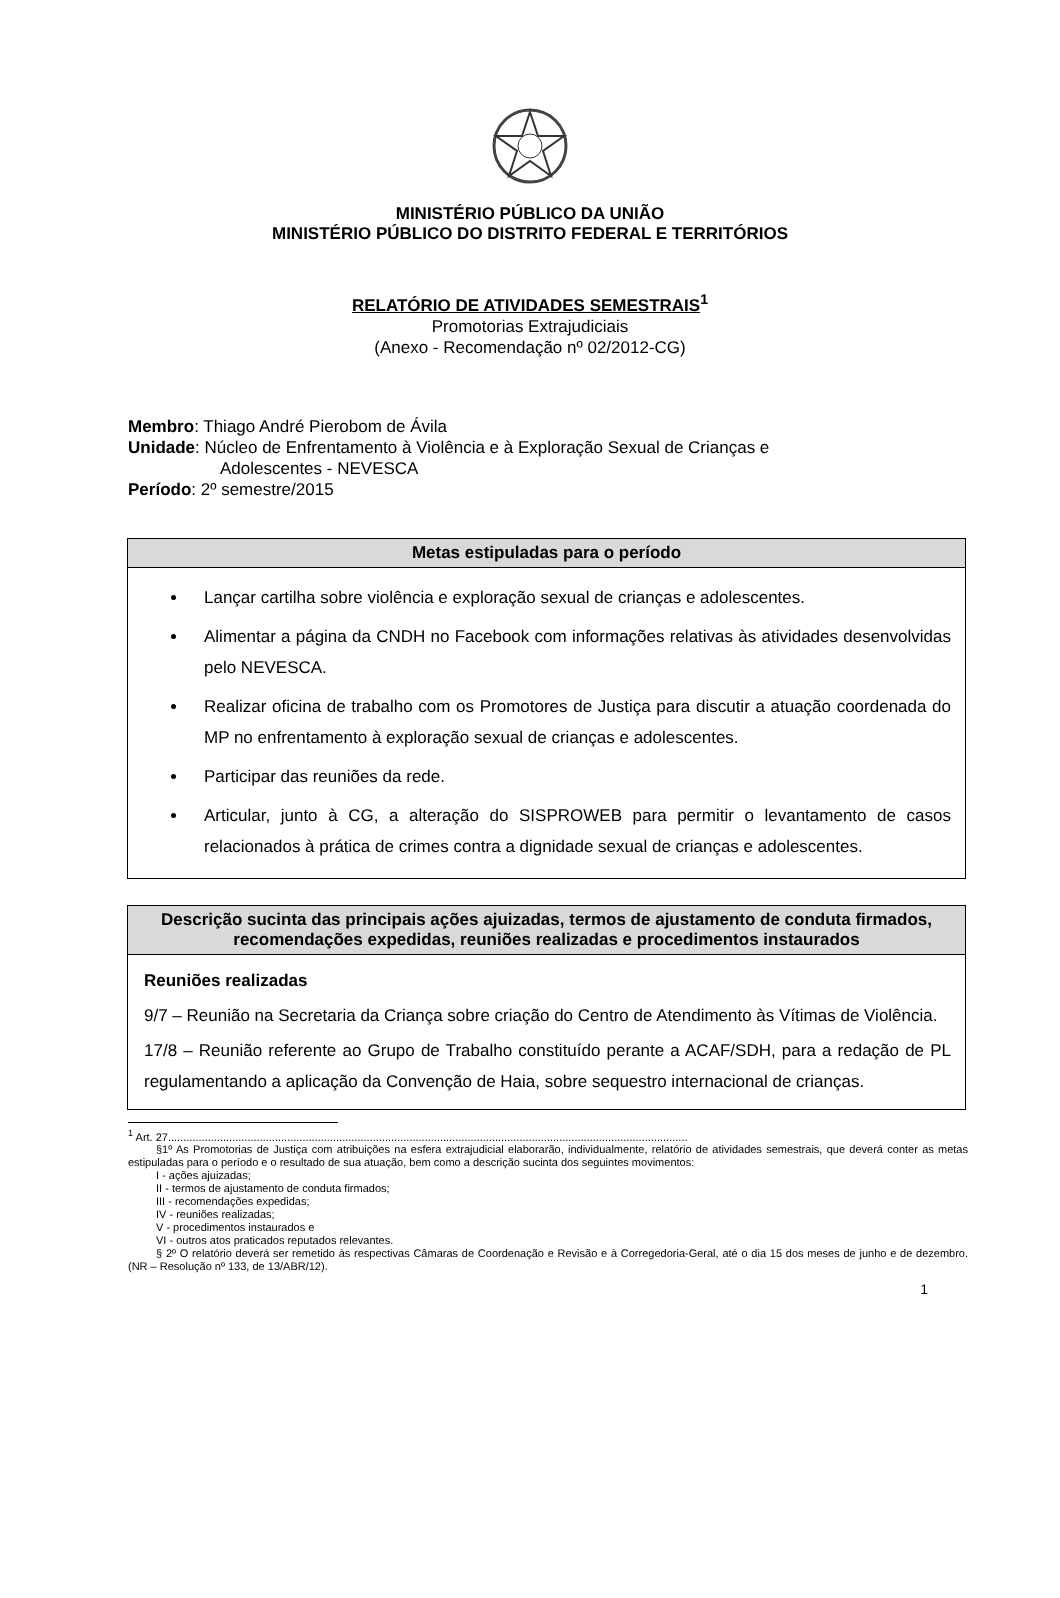MINISTÉRIO PÚBLICO DA UNIÃO
MINISTÉRIO PÚBLICO DO DISTRITO FEDERAL E TERRITÓRIOS
RELATÓRIO DE ATIVIDADES SEMESTRAIS<sup>1</sup>
Promotorias Extrajudiciais
(Anexo - Recomendação nº 02/2012-CG)
Membro: Thiago André Pierobom de Ávila
Unidade: Núcleo de Enfrentamento à Violência e à Exploração Sexual de Crianças e
Adolescentes - NEVESCA
Período: 2º semestre/2015
| Metas estipuladas para o período |
| --- |
| Lançar cartilha sobre violência e exploração sexual de crianças e adolescentes. Alimentar a página da CNDH no Facebook com informações relativas às atividades desenvolvidas pelo NEVESCA. Realizar oficina de trabalho com os Promotores de Justiça para discutir a atuação coordenada do MP no enfrentamento à exploração sexual de crianças e adolescentes. Participar das reuniões da rede. Articular, junto à CG, a alteração do SISPROWEB para permitir o levantamento de casos relacionados à prática de crimes contra a dignidade sexual de crianças e adolescentes. |
| Descrição sucinta das principais ações ajuizadas, termos de ajustamento de conduta firmados, recomendações expedidas, reuniões realizadas e procedimentos instaurados |
| --- |
| Reuniões realizadas 9/7 – Reunião na Secretaria da Criança sobre criação do Centro de Atendimento às Vítimas de Violência. 17/8 – Reunião referente ao Grupo de Trabalho constituído perante a ACAF/SDH, para a redação de PL regulamentando a aplicação da Convenção de Haia, sobre sequestro internacional de crianças. |
<sup>1</sup> Art. 27..........................................................................................................................................................................
§1º As Promotorias de Justiça com atribuições na esfera extrajudicial elaborarão, individualmente, relatório de atividades semestrais, que deverá conter as metas estipuladas para o período e o resultado de sua atuação, bem como a descrição sucinta dos seguintes movimentos:
I - ações ajuizadas;
II - termos de ajustamento de conduta firmados;
III - recomendações expedidas;
IV - reuniões realizadas;
V - procedimentos instaurados e
VI - outros atos praticados reputados relevantes.
§ 2º O relatório deverá ser remetido às respectivas Câmaras de Coordenação e Revisão e à Corregedoria-Geral, até o dia 15 dos meses de junho e de dezembro. (NR – Resolução nº 133, de 13/ABR/12).
1